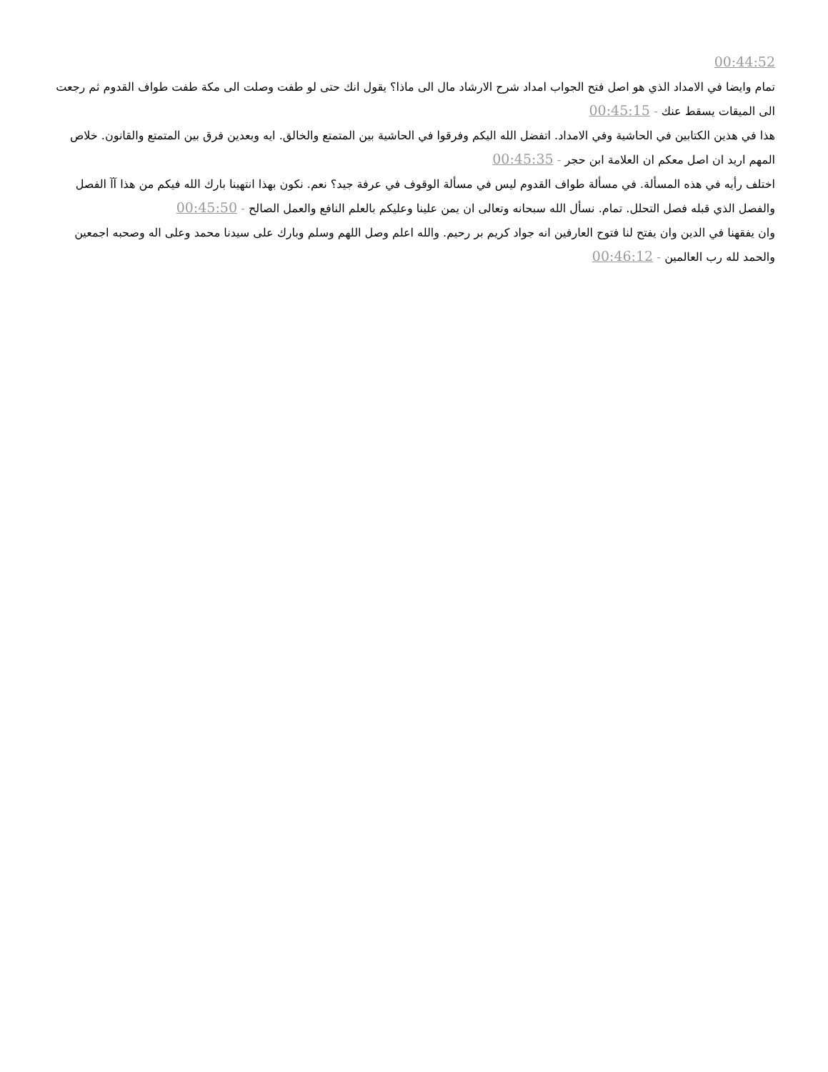00:44:52
تمام وايضا في الامداد الذي هو اصل فتح الجواب امداد شرح الارشاد مال الى ماذا؟ يقول انك حتى لو طفت وصلت الى مكة طفت طواف القدوم ثم رجعت الى الميقات يسقط عنك - 00:45:15
هذا في هذين الكتابين في الحاشية وفي الامداد. اتفضل الله اليكم وفرقوا في الحاشية بين المتمتع والخالق. ايه وبعدين فرق بين المتمتع والقانون. خلاص المهم اريد ان اصل معكم ان العلامة ابن حجر - 00:45:35
اختلف رأيه في هذه المسألة. في مسألة طواف القدوم ليس في مسألة الوقوف في عرفة جيد؟ نعم. نكون بهذا انتهينا بارك الله فيكم من هذا آآ الفصل والفصل الذي قبله فصل التحلل. تمام. نسأل الله سبحانه وتعالى ان يمن علينا وعليكم بالعلم النافع والعمل الصالح - 00:45:50
وان يفقهنا في الدين وان يفتح لنا فتوح العارفين انه جواد كريم بر رحيم. والله اعلم وصل اللهم وسلم وبارك على سيدنا محمد وعلى اله وصحبه اجمعين والحمد لله رب العالمين - 00:46:12